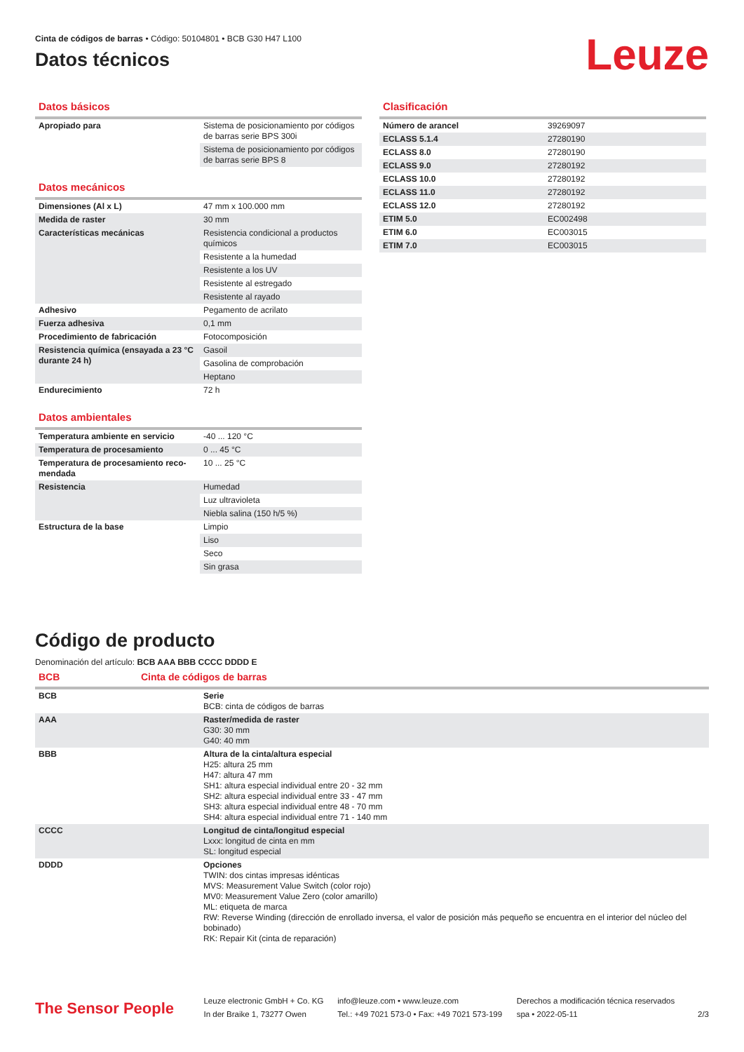Cinta de códigos de barras • Código: 50104801 • BCB G30 H47 L100
Datos técnicos
Leuze
Datos básicos
| Apropiado para | Sistema de posicionamiento por códigos de barras serie BPS 300i |
| | Sistema de posicionamiento por códigos de barras serie BPS 8 |
Datos mecánicos
| Dimensiones (Al x L) | 47 mm x 100.000 mm |
| Medida de raster | 30 mm |
| Características mecánicas | Resistencia condicional a productos químicos |
| | Resistente a la humedad |
| | Resistente a los UV |
| | Resistente al estregado |
| | Resistente al rayado |
| Adhesivo | Pegamento de acrilato |
| Fuerza adhesiva | 0,1 mm |
| Procedimiento de fabricación | Fotocomposición |
| Resistencia química (ensayada a 23 °C durante 24 h) | Gasoil |
| | Gasolina de comprobación |
| | Heptano |
| Endurecimiento | 72 h |
Datos ambientales
| Temperatura ambiente en servicio | -40 ... 120 °C |
| Temperatura de procesamiento | 0 ... 45 °C |
| Temperatura de procesamiento reco­mendada | 10 ... 25 °C |
| Resistencia | Humedad |
| | Luz ultravioleta |
| | Niebla salina (150 h/5 %) |
| Estructura de la base | Limpio |
| | Liso |
| | Seco |
| | Sin grasa |
Clasificación
| Número de arancel | 39269097 |
| ECLASS 5.1.4 | 27280190 |
| ECLASS 8.0 | 27280190 |
| ECLASS 9.0 | 27280192 |
| ECLASS 10.0 | 27280192 |
| ECLASS 11.0 | 27280192 |
| ECLASS 12.0 | 27280192 |
| ETIM 5.0 | EC002498 |
| ETIM 6.0 | EC003015 |
| ETIM 7.0 | EC003015 |
Código de producto
Denominación del artículo: BCB AAA BBB CCCC DDDD E
BCB Cinta de códigos de barras
| BCB | Serie BCB: cinta de códigos de barras |
| AAA | Raster/medida de raster G30: 30 mm G40: 40 mm |
| BBB | Altura de la cinta/altura especial H25: altura 25 mm H47: altura 47 mm SH1: altura especial individual entre 20 - 32 mm SH2: altura especial individual entre 33 - 47 mm SH3: altura especial individual entre 48 - 70 mm SH4: altura especial individual entre 71 - 140 mm |
| CCCC | Longitud de cinta/longitud especial Lxxx: longitud de cinta en mm SL: longitud especial |
| DDDD | Opciones TWIN: dos cintas impresas idénticas MVS: Measurement Value Switch (color rojo) MV0: Measurement Value Zero (color amarillo) ML: etiqueta de marca RW: Reverse Winding (dirección de enrollado inversa, el valor de posición más pequeño se encuentra en el interior del núcleo del bobinado) RK: Repair Kit (cinta de reparación) |
The Sensor People
Leuze electronic GmbH + Co. KG
In der Braike 1, 73277 Owen
info@leuze.com • www.leuze.com
Tel.: +49 7021 573-0 • Fax: +49 7021 573-199
Derechos a modificación técnica reservados
spa • 2022-05-11
2/3